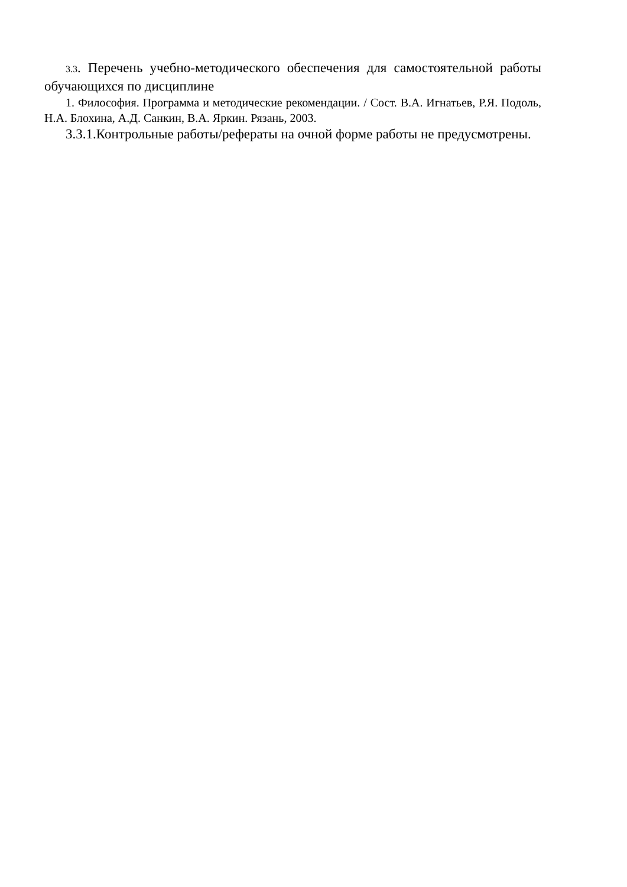3.3. Перечень учебно-методического обеспечения для самостоятельной работы обучающихся по дисциплине
1. Философия. Программа и методические рекомендации. / Сост. В.А. Игнатьев, Р.Я. Подоль, Н.А. Блохина, А.Д. Санкин, В.А. Яркин. Рязань, 2003.
3.3.1.Контрольные работы/рефераты на очной форме работы не предусмотрены.